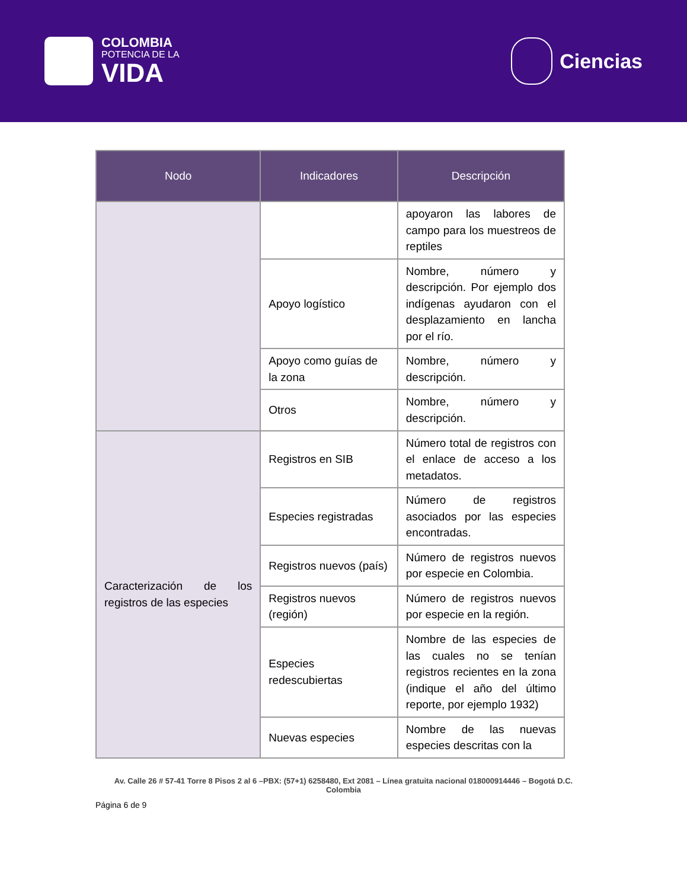COLOMBIA
POTENCIA DE LA
VIDA
Ciencias
| Nodo | Indicadores | Descripción |
| --- | --- | --- |
| | | apoyaron las labores de campo para los muestreos de reptiles |
| | Apoyo logístico | Nombre, número y descripción. Por ejemplo dos indígenas ayudaron con el desplazamiento en lancha por el río. |
| | Apoyo como guías de la zona | Nombre, número y descripción. |
| | Otros | Nombre, número y descripción. |
| Caracterización de los registros de las especies | Registros en SIB | Número total de registros con el enlace de acceso a los metadatos. |
| | Especies registradas | Número de registros asociados por las especies encontradas. |
| | Registros nuevos (país) | Número de registros nuevos por especie en Colombia. |
| | Registros nuevos (región) | Número de registros nuevos por especie en la región. |
| | Especies redescubiertas | Nombre de las especies de las cuales no se tenían registros recientes en la zona (indique el año del último reporte, por ejemplo 1932) |
| | Nuevas especies | Nombre de las nuevas especies descritas con la |
Av. Calle 26 # 57-41 Torre 8 Pisos 2 al 6 –PBX: (57+1) 6258480, Ext 2081 – Línea gratuita nacional 018000914446 – Bogotá D.C. Colombia
Página 6 de 9